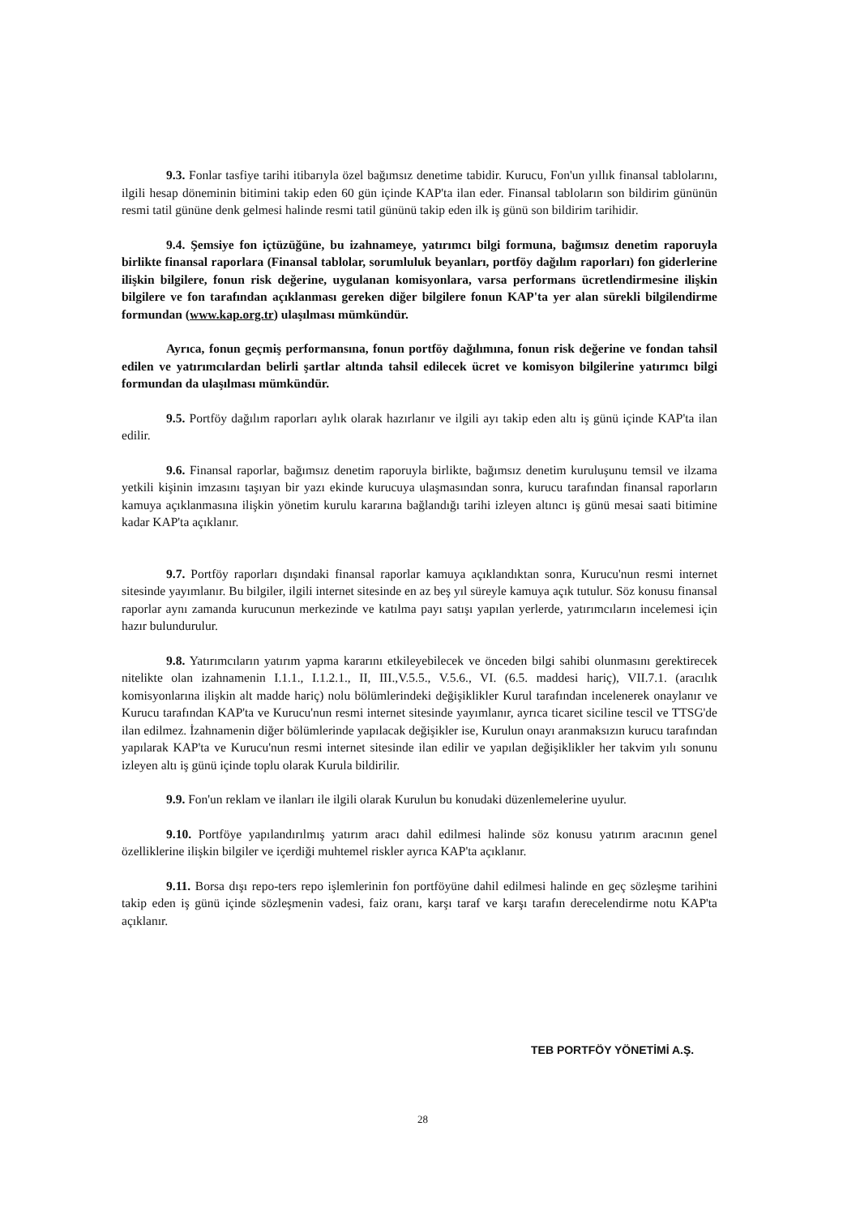9.3. Fonlar tasfiye tarihi itibarıyla özel bağımsız denetime tabidir. Kurucu, Fon'un yıllık finansal tablolarını, ilgili hesap döneminin bitimini takip eden 60 gün içinde KAP'ta ilan eder. Finansal tabloların son bildirim gününün resmi tatil gününe denk gelmesi halinde resmi tatil gününü takip eden ilk iş günü son bildirim tarihidir.
9.4. Şemsiye fon içtüzüğüne, bu izahnameye, yatırımcı bilgi formuna, bağımsız denetim raporuyla birlikte finansal raporlara (Finansal tablolar, sorumluluk beyanları, portföy dağılım raporları) fon giderlerine ilişkin bilgilere, fonun risk değerine, uygulanan komisyonlara, varsa performans ücretlendirmesine ilişkin bilgilere ve fon tarafından açıklanması gereken diğer bilgilere fonun KAP'ta yer alan sürekli bilgilendirme formundan (www.kap.org.tr) ulaşılması mümkündür.
Ayrıca, fonun geçmiş performansına, fonun portföy dağılımına, fonun risk değerine ve fondan tahsil edilen ve yatırımcılardan belirli şartlar altında tahsil edilecek ücret ve komisyon bilgilerine yatırımcı bilgi formundan da ulaşılması mümkündür.
9.5. Portföy dağılım raporları aylık olarak hazırlanır ve ilgili ayı takip eden altı iş günü içinde KAP'ta ilan edilir.
9.6. Finansal raporlar, bağımsız denetim raporuyla birlikte, bağımsız denetim kuruluşunu temsil ve ilzama yetkili kişinin imzasını taşıyan bir yazı ekinde kurucuya ulaşmasından sonra, kurucu tarafından finansal raporların kamuya açıklanmasına ilişkin yönetim kurulu kararına bağlandığı tarihi izleyen altıncı iş günü mesai saati bitimine kadar KAP'ta açıklanır.
9.7. Portföy raporları dışındaki finansal raporlar kamuya açıklandıktan sonra, Kurucu'nun resmi internet sitesinde yayımlanır. Bu bilgiler, ilgili internet sitesinde en az beş yıl süreyle kamuya açık tutulur. Söz konusu finansal raporlar aynı zamanda kurucunun merkezinde ve katılma payı satışı yapılan yerlerde, yatırımcıların incelemesi için hazır bulundurulur.
9.8. Yatırımcıların yatırım yapma kararını etkileyebilecek ve önceden bilgi sahibi olunmasını gerektirecek nitelikte olan izahnamenin I.1.1., I.1.2.1., II, III.,V.5.5., V.5.6., VI. (6.5. maddesi hariç), VII.7.1. (aracılık komisyonlarına ilişkin alt madde hariç) nolu bölümlerindeki değişiklikler Kurul tarafından incelenerek onaylanır ve Kurucu tarafından KAP'ta ve Kurucu'nun resmi internet sitesinde yayımlanır, ayrıca ticaret siciline tescil ve TTSG'de ilan edilmez. İzahnamenin diğer bölümlerinde yapılacak değişikler ise, Kurulun onayı aranmaksızın kurucu tarafından yapılarak KAP'ta ve Kurucu'nun resmi internet sitesinde ilan edilir ve yapılan değişiklikler her takvim yılı sonunu izleyen altı iş günü içinde toplu olarak Kurula bildirilir.
9.9. Fon'un reklam ve ilanları ile ilgili olarak Kurulun bu konudaki düzenlemelerine uyulur.
9.10. Portföye yapılandırılmış yatırım aracı dahil edilmesi halinde söz konusu yatırım aracının genel özelliklerine ilişkin bilgiler ve içerdiği muhtemel riskler ayrıca KAP'ta açıklanır.
9.11. Borsa dışı repo-ters repo işlemlerinin fon portföyüne dahil edilmesi halinde en geç sözleşme tarihini takip eden iş günü içinde sözleşmenin vadesi, faiz oranı, karşı taraf ve karşı tarafın derecelendirme notu KAP'ta açıklanır.
28
TEB PORTFÖY YÖNETİMİ A.Ş.